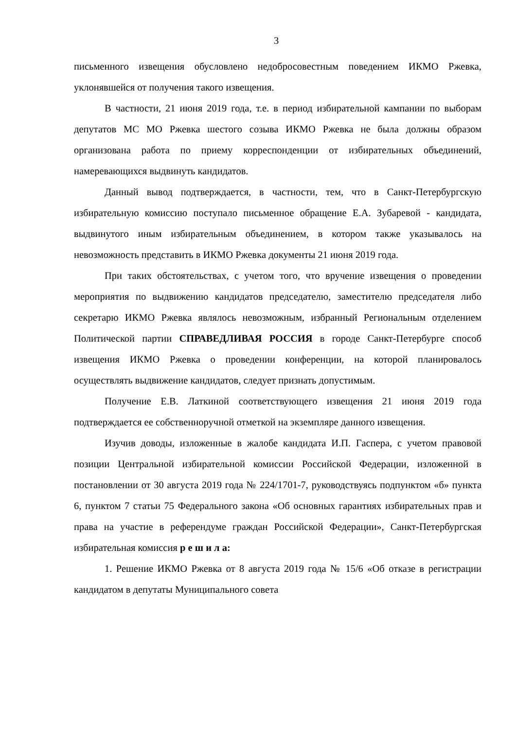3
письменного извещения обусловлено недобросовестным поведением ИКМО Ржевка, уклонявшейся от получения такого извещения.
В частности, 21 июня 2019 года, т.е. в период избирательной кампании по выборам депутатов МС МО Ржевка шестого созыва ИКМО Ржевка не была должны образом организована работа по приему корреспонденции от избирательных объединений, намеревающихся выдвинуть кандидатов.
Данный вывод подтверждается, в частности, тем, что в Санкт-Петербургскую избирательную комиссию поступало письменное обращение Е.А. Зубаревой - кандидата, выдвинутого иным избирательным объединением, в котором также указывалось на невозможность представить в ИКМО Ржевка документы 21 июня 2019 года.
При таких обстоятельствах, с учетом того, что вручение извещения о проведении мероприятия по выдвижению кандидатов председателю, заместителю председателя либо секретарю ИКМО Ржевка являлось невозможным, избранный Региональным отделением Политической партии СПРАВЕДЛИВАЯ РОССИЯ в городе Санкт-Петербурге способ извещения ИКМО Ржевка о проведении конференции, на которой планировалось осуществлять выдвижение кандидатов, следует признать допустимым.
Получение Е.В. Латкиной соответствующего извещения 21 июня 2019 года подтверждается ее собственноручной отметкой на экземпляре данного извещения.
Изучив доводы, изложенные в жалобе кандидата И.П. Гаспера, с учетом правовой позиции Центральной избирательной комиссии Российской Федерации, изложенной в постановлении от 30 августа 2019 года № 224/1701-7, руководствуясь подпунктом «б» пункта 6, пунктом 7 статьи 75 Федерального закона «Об основных гарантиях избирательных прав и права на участие в референдуме граждан Российской Федерации», Санкт-Петербургская избирательная комиссия р е ш и л а:
1. Решение ИКМО Ржевка от 8 августа 2019 года № 15/6 «Об отказе в регистрации кандидатом в депутаты Муниципального совета